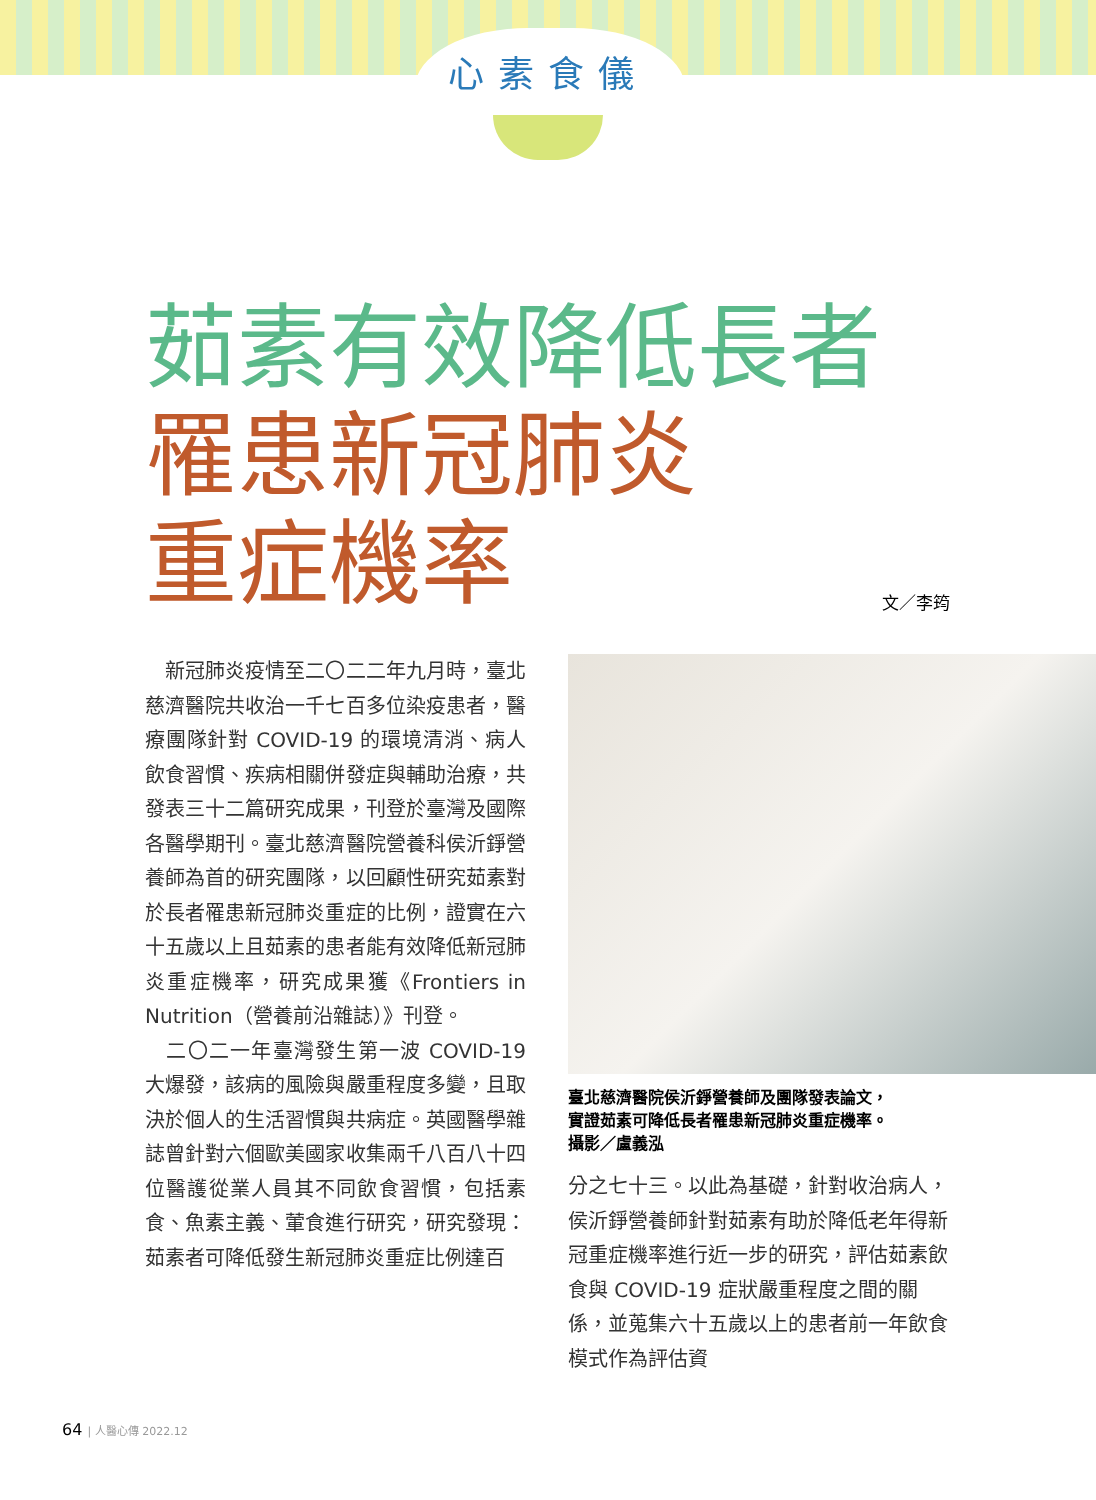心素食儀
茹素有效降低長者
罹患新冠肺炎
重症機率
文／李筠
　新冠肺炎疫情至二〇二二年九月時，臺北慈濟醫院共收治一千七百多位染疫患者，醫療團隊針對 COVID-19 的環境清消、病人飲食習慣、疾病相關併發症與輔助治療，共發表三十二篇研究成果，刊登於臺灣及國際各醫學期刊。臺北慈濟醫院營養科侯沂錚營養師為首的研究團隊，以回顧性研究茹素對於長者罹患新冠肺炎重症的比例，證實在六十五歲以上且茹素的患者能有效降低新冠肺炎重症機率，研究成果獲《Frontiers in Nutrition（營養前沿雜誌）》刊登。
　二〇二一年臺灣發生第一波 COVID-19 大爆發，該病的風險與嚴重程度多變，且取決於個人的生活習慣與共病症。英國醫學雜誌曾針對六個歐美國家收集兩千八百八十四位醫護從業人員其不同飲食習慣，包括素食、魚素主義、葷食進行研究，研究發現：茹素者可降低發生新冠肺炎重症比例達百
臺北慈濟醫院侯沂錚營養師及團隊發表論文，
實證茹素可降低長者罹患新冠肺炎重症機率。
攝影／盧義泓
分之七十三。以此為基礎，針對收治病人，侯沂錚營養師針對茹素有助於降低老年得新冠重症機率進行近一步的研究，評估茹素飲食與 COVID-19 症狀嚴重程度之間的關係，並蒐集六十五歲以上的患者前一年飲食模式作為評估資
64 | 人醫心傳 2022.12